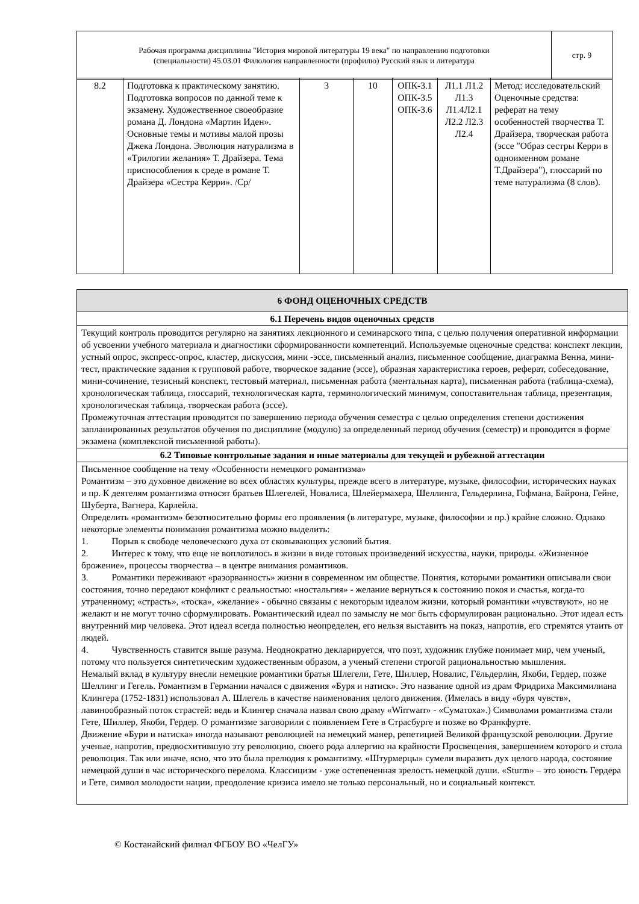| Рабочая программа дисциплины "История мировой литературы 19 века" по направлению подготовки (специальности) 45.03.01 Филология направленности (профилю) Русский язык и литература | стр. 9 |
| 8.2 | Подготовка к практическому занятию. Подготовка вопросов по данной теме к экзамену. Художественное своеобразие романа Д. Лондона «Мартин Иден». Основные темы и мотивы малой прозы Джека Лондона. Эволюция натурализма в «Трилогии желания» Т. Драйзера. Тема приспособления к среде в романе Т. Драйзера «Сестра Керри». /Ср/ | 3 | 10 | ОПК-3.1 ОПК-3.5 ОПК-3.6 | Л1.1 Л1.2 Л1.3 Л1.4Л2.1 Л2.2 Л2.3 Л2.4 | Метод: исследовательский Оценочные средства: реферат на тему особенностей творчества Т. Драйзера, творческая работа (эссе "Образ сестры Керри в одноименном романе Т.Драйзера"), глоссарий по теме натурализма (8 слов). |
| 6 ФОНД ОЦЕНОЧНЫХ СРЕДСТВ |
| 6.1 Перечень видов оценочных средств |
| Текущий контроль проводится регулярно на занятиях лекционного и семинарского типа, с целью получения оперативной информации об усвоении учебного материала и диагностики сформированности компетенций. Используемые оценочные средства: конспект лекции, устный опрос, экспресс-опрос, кластер, дискуссия, мини -эссе, письменный анализ, письменное сообщение, диаграмма Венна, мини-тест, практические задания к групповой работе, творческое задание (эссе), образная характеристика героев, реферат, собеседование, мини-сочинение, тезисный конспект, тестовый материал, письменная работа (ментальная карта), письменная работа (таблица-схема), хронологическая таблица, глоссарий, технологическая карта, терминологический минимум, сопоставительная таблица, презентация, хронологическая таблица, творческая работа (эссе). Промежуточная аттестация проводится по завершению периода обучения семестра с целью определения степени достижения запланированных результатов обучения по дисциплине (модулю) за определенный период обучения (семестр) и проводится в форме экзамена (комплексной письменной работы). |
| 6.2 Типовые контрольные задания и иные материалы для текущей и рубежной аттестации |
| Письменное сообщение на тему «Особенности немецкого романтизма» Романтизм – это духовное движение во всех областях культуры, прежде всего в литературе, музыке, философии, исторических науках и пр. К деятелям романтизма относят братьев Шлегелей, Новалиса, Шлейермахера, Шеллинга, Гельдерлина, Гофмана, Байрона, Гейне, Шуберта, Вагнера, Карлейла. Определить «романтизм» безотносительно формы его проявления (в литературе, музыке, философии и пр.) крайне сложно. Однако некоторые элементы понимания романтизма можно выделить: 1. Порыв к свободе человеческого духа от сковывающих условий бытия. 2. Интерес к тому, что еще не воплотилось в жизни в виде готовых произведений искусства, науки, природы. «Жизненное брожение», процессы творчества – в центре внимания романтиков. 3. Романтики переживают «разорванность» жизни в современном им обществе. Понятия, которыми романтики описывали свои состояния, точно передают конфликт с реальностью: «ностальгия» - желание вернуться к состоянию покоя и счастья, когда-то утраченному; «страсть», «тоска», «желание» - обычно связаны с некоторым идеалом жизни, который романтики «чувствуют», но не желают и не могут точно сформулировать. Романтический идеал по замыслу не мог быть сформулирован рационально. Этот идеал есть внутренний мир человека. Этот идеал всегда полностью неопределен, его нельзя выставить на показ, напротив, его стремятся утаить от людей. 4. Чувственность ставится выше разума. Неоднократно декларируется, что поэт, художник глубже понимает мир, чем ученый, потому что пользуется синтетическим художественным образом, а ученый степени строгой рациональностью мышления. Немалый вклад в культуру внесли немецкие романтики братья Шлегели, Гете, Шиллер, Новалис, Гёльдерлин, Якоби, Гердер, позже Шеллинг и Гегель. Романтизм в Германии начался с движения «Буря и натиск». Это название одной из драм Фридриха Максимилиана Клингера (1752-1831) использовал А. Шлегель в качестве наименования целого движения. (Имелась в виду «буря чувств», лавинообразный поток страстей: ведь и Клингер сначала назвал свою драму «Wirrwarr» - «Суматоха».) Символами романтизма стали Гете, Шиллер, Якоби, Гердер. О романтизме заговорили с появлением Гете в Страсбурге и позже во Франкфурте. Движение «Бури и натиска» иногда называют революцией на немецкий манер, репетицией Великой французской революции. Другие ученые, напротив, предвосхитившую эту революцию, своего рода аллергию на крайности Просвещения, завершением которого и стола революция. Так или иначе, ясно, что это была прелюдия к романтизму. «Штурмерцы» сумели выразить дух целого народа, состояние немецкой души в час исторического перелома. Классицизм - уже остепененная зрелость немецкой души. «Sturm» – это юность Гердера и Гете, символ молодости нации, преодоление кризиса имело не только персональный, но и социальный контекст. |
© Костанайский филиал ФГБОУ ВО «ЧелГУ»